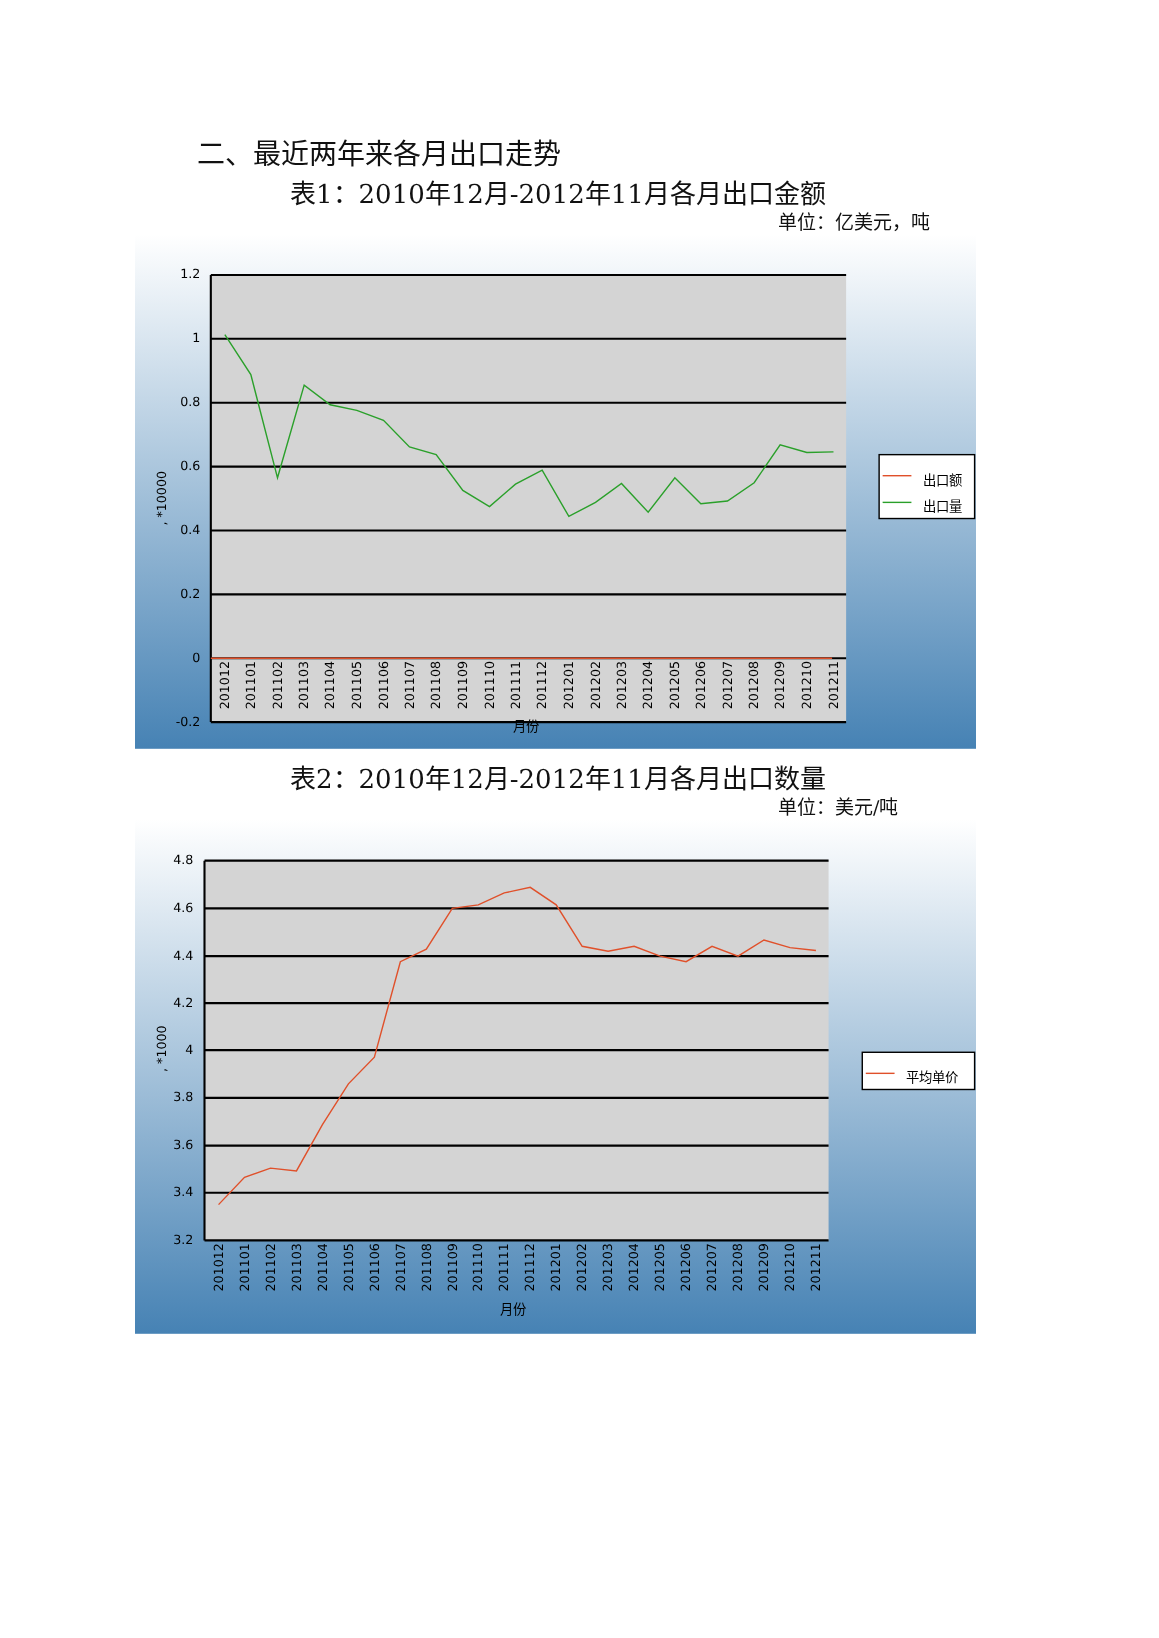二、最近两年来各月出口走势
表1：2010年12月-2012年11月各月出口金额
单位：亿美元，吨
1.2
1
0.8
0.6
0.4
0.2
0
-0.2
, *10000
201012
201101
201102
201103
201104
201105
201106
201107
201108
201109
201110
201111
201112
201201
201202
201203
201204
201205
201206
201207
201208
201209
201210
201211
月份
出口额
出口量
表2：2010年12月-2012年11月各月出口数量
单位：美元/吨
4.8
4.6
4.4
4.2
4
3.8
3.6
3.4
3.2
, *1000
201012
201101
201102
201103
201104
201105
201106
201107
201108
201109
201110
201111
201112
201201
201202
201203
201204
201205
201206
201207
201208
201209
201210
201211
月份
平均单价